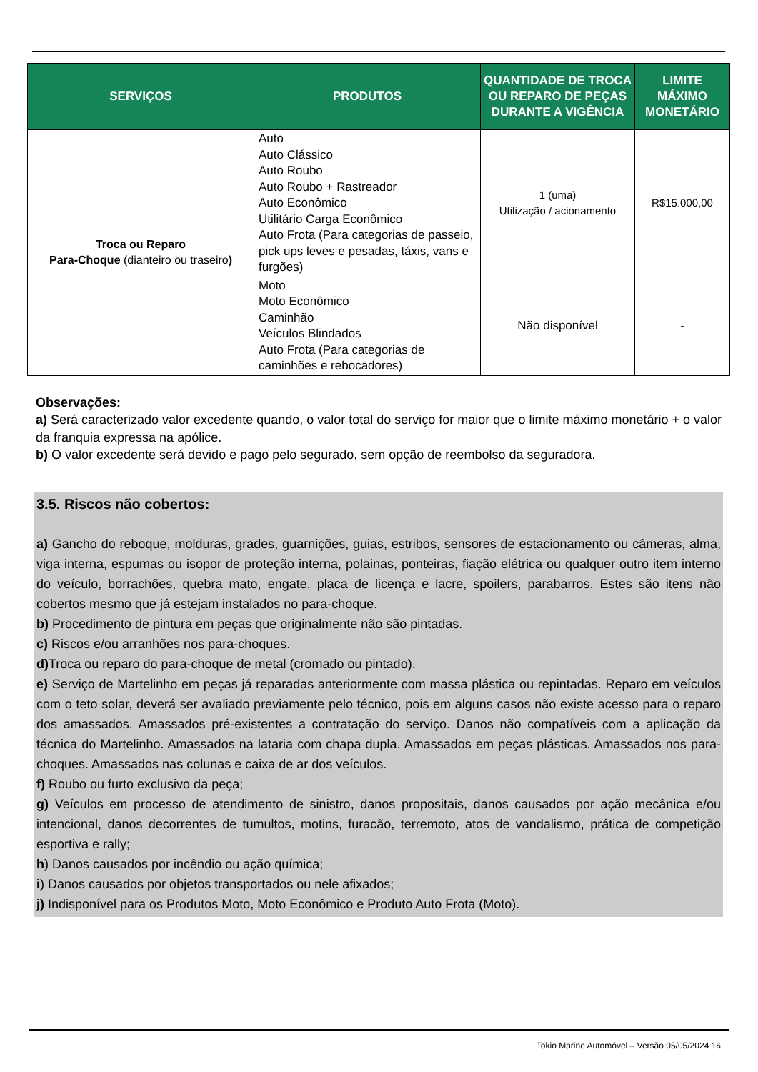| SERVIÇOS | PRODUTOS | QUANTIDADE DE TROCA OU REPARO DE PEÇAS DURANTE A VIGÊNCIA | LIMITE MÁXIMO MONETÁRIO |
| --- | --- | --- | --- |
| Troca ou Reparo Para-Choque (dianteiro ou traseiro ) | Auto Auto Clássico Auto Roubo Auto Roubo + Rastreador Auto Econômico Utilitário Carga Econômico Auto Frota (Para categorias de passeio, pick ups leves e pesadas, táxis, vans e furgões) | 1 (uma) Utilização / acionamento | R$15.000,00 |
| | Moto Moto Econômico Caminhão Veículos Blindados Auto Frota (Para categorias de caminhões e rebocadores) | Não disponível | - |
Observações:
a) Será caracterizado valor excedente quando, o valor total do serviço for maior que o limite máximo monetário + o valor da franquia expressa na apólice.
b) O valor excedente será devido e pago pelo segurado, sem opção de reembolso da seguradora.
3.5. Riscos não cobertos:
a) Gancho do reboque, molduras, grades, guarnições, guias, estribos, sensores de estacionamento ou câmeras, alma, viga interna, espumas ou isopor de proteção interna, polainas, ponteiras, fiação elétrica ou qualquer outro item interno do veículo, borrachões, quebra mato, engate, placa de licença e lacre, spoilers, parabarros. Estes são itens não cobertos mesmo que já estejam instalados no para-choque.
b) Procedimento de pintura em peças que originalmente não são pintadas.
c) Riscos e/ou arranhões nos para-choques.
d) Troca ou reparo do para-choque de metal (cromado ou pintado).
e) Serviço de Martelinho em peças já reparadas anteriormente com massa plástica ou repintadas. Reparo em veículos com o teto solar, deverá ser avaliado previamente pelo técnico, pois em alguns casos não existe acesso para o reparo dos amassados. Amassados pré-existentes a contratação do serviço. Danos não compatíveis com a aplicação da técnica do Martelinho. Amassados na lataria com chapa dupla. Amassados em peças plásticas. Amassados nos para-choques. Amassados nas colunas e caixa de ar dos veículos.
f) Roubo ou furto exclusivo da peça;
g) Veículos em processo de atendimento de sinistro, danos propositais, danos causados por ação mecânica e/ou intencional, danos decorrentes de tumultos, motins, furacão, terremoto, atos de vandalismo, prática de competição esportiva e rally;
h) Danos causados por incêndio ou ação química;
i) Danos causados por objetos transportados ou nele afixados;
j) Indisponível para os Produtos Moto, Moto Econômico e Produto Auto Frota (Moto).
Tokio Marine Automóvel – Versão 05/05/2024 16